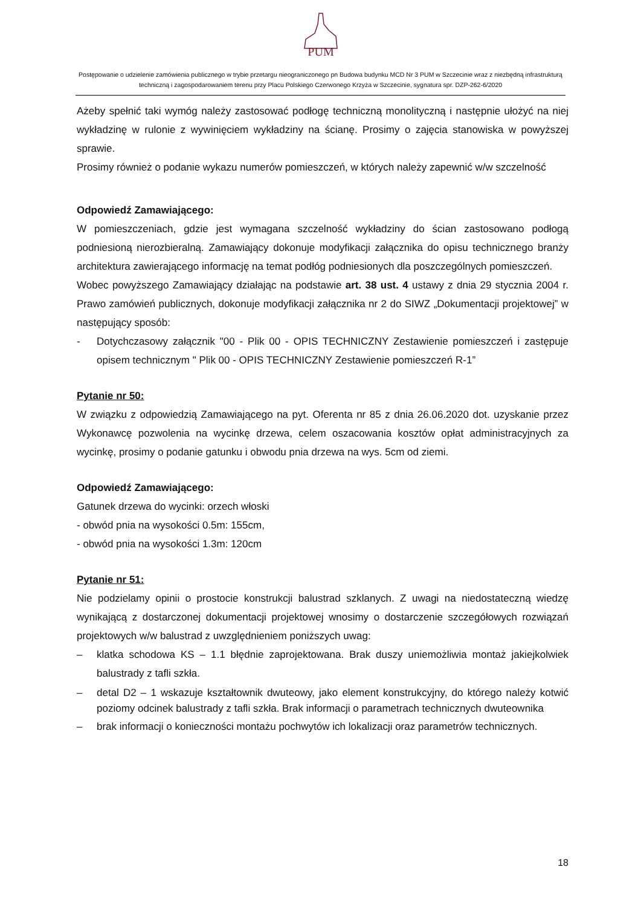PUM
Postępowanie o udzielenie zamówienia publicznego w trybie przetargu nieograniczonego pn Budowa budynku MCD Nr 3 PUM w Szczecinie wraz z niezbędną infrastrukturą techniczną i zagospodarowaniem terenu przy Placu Polskiego Czerwonego Krzyża w Szczecinie, sygnatura spr. DZP-262-6/2020
Ażeby spełnić taki wymóg należy zastosować podłogę techniczną monolityczną i następnie ułożyć na niej wykładzinę w rulonie z wywinięciem wykładziny na ścianę. Prosimy o zajęcia stanowiska w powyższej sprawie.
Prosimy również o podanie wykazu numerów pomieszczeń, w których należy zapewnić w/w szczelność
Odpowiedź Zamawiającego:
W pomieszczeniach, gdzie jest wymagana szczelność wykładziny do ścian zastosowano podłogą podniesioną nierozbieralną. Zamawiający dokonuje modyfikacji załącznika do opisu technicznego branży architektura zawierającego informację na temat podłóg podniesionych dla poszczególnych pomieszczeń.
Wobec powyższego Zamawiający działając na podstawie art. 38 ust. 4 ustawy z dnia 29 stycznia 2004 r. Prawo zamówień publicznych, dokonuje modyfikacji załącznika nr 2 do SIWZ „Dokumentacji projektowej” w następujący sposób:
- Dotychczasowy załącznik "00 - Plik 00 - OPIS TECHNICZNY Zestawienie pomieszczeń i zastępuje opisem technicznym " Plik 00 - OPIS TECHNICZNY Zestawienie pomieszczeń R-1”
Pytanie nr 50:
W związku z odpowiedzią Zamawiającego na pyt. Oferenta nr 85 z dnia 26.06.2020 dot. uzyskanie przez Wykonawcę pozwolenia na wycinkę drzewa, celem oszacowania kosztów opłat administracyjnych za wycinkę, prosimy o podanie gatunku i obwodu pnia drzewa na wys. 5cm od ziemi.
Odpowiedź Zamawiającego:
Gatunek drzewa do wycinki: orzech włoski
- obwód pnia na wysokości 0.5m: 155cm,
- obwód pnia na wysokości 1.3m: 120cm
Pytanie nr 51:
Nie podzielamy opinii o prostocie konstrukcji balustrad szklanych. Z uwagi na niedostateczną wiedzę wynikającą z dostarczonej dokumentacji projektowej wnosimy o dostarczenie szczegółowych rozwiązań projektowych w/w balustrad z uwzględnieniem poniższych uwag:
– klatka schodowa KS – 1.1 błędnie zaprojektowana. Brak duszy uniemożliwia montaż jakiejkolwiek balustrady z tafli szkła.
– detal D2 – 1 wskazuje kształtownik dwuteowy, jako element konstrukcyjny, do którego należy kotwić poziomy odcinek balustrady z tafli szkła. Brak informacji o parametrach technicznych dwuteownika
– brak informacji o konieczności montażu pochwytów ich lokalizacji oraz parametrów technicznych.
18